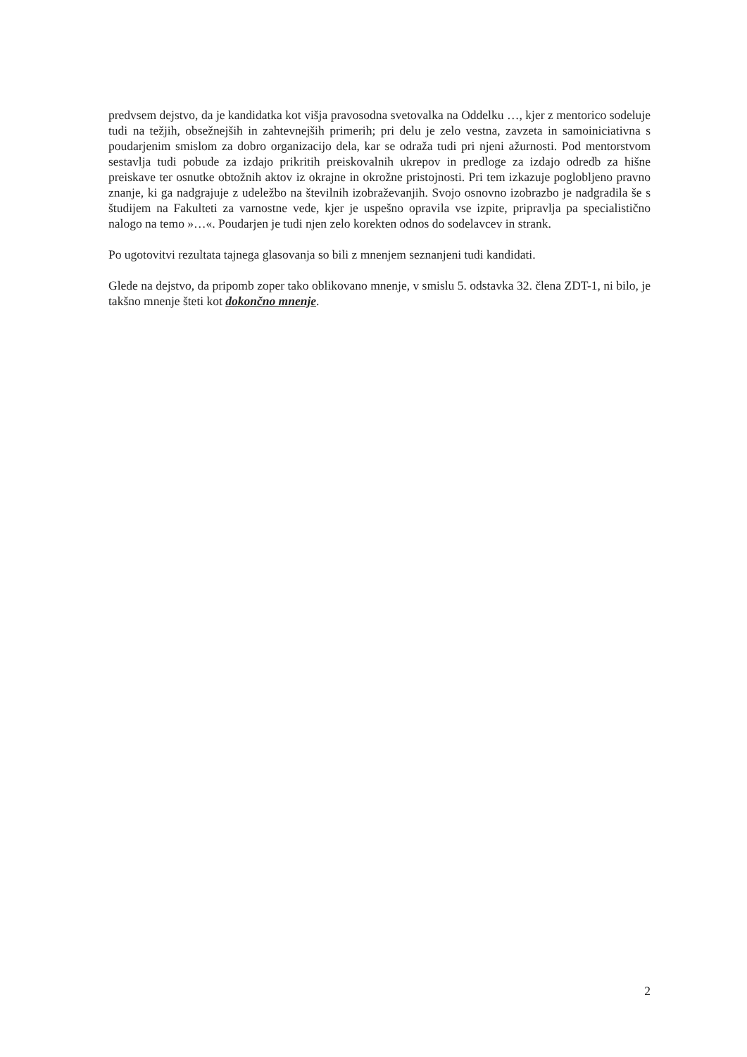predvsem dejstvo, da je kandidatka kot višja pravosodna svetovalka na Oddelku …, kjer z mentorico sodeluje tudi na težjih, obsežnejših in zahtevnejših primerih; pri delu je zelo vestna, zavzeta in samoiniciativna s poudarjenim smislom za dobro organizacijo dela, kar se odraža tudi pri njeni ažurnosti. Pod mentorstvom sestavlja tudi pobude za izdajo prikritih preiskovalnih ukrepov in predloge za izdajo odredb za hišne preiskave ter osnutke obtožnih aktov iz okrajne in okrožne pristojnosti. Pri tem izkazuje poglobljeno pravno znanje, ki ga nadgrajuje z udeležbo na številnih izobraževanjih. Svojo osnovno izobrazbo je nadgradila še s študijem na Fakulteti za varnostne vede, kjer je uspešno opravila vse izpite, pripravlja pa specialistično nalogo na temo »…«. Poudarjen je tudi njen zelo korekten odnos do sodelavcev in strank.
Po ugotovitvi rezultata tajnega glasovanja so bili z mnenjem seznanjeni tudi kandidati.
Glede na dejstvo, da pripomb zoper tako oblikovano mnenje, v smislu 5. odstavka 32. člena ZDT-1, ni bilo, je takšno mnenje šteti kot dokončno mnenje.
2